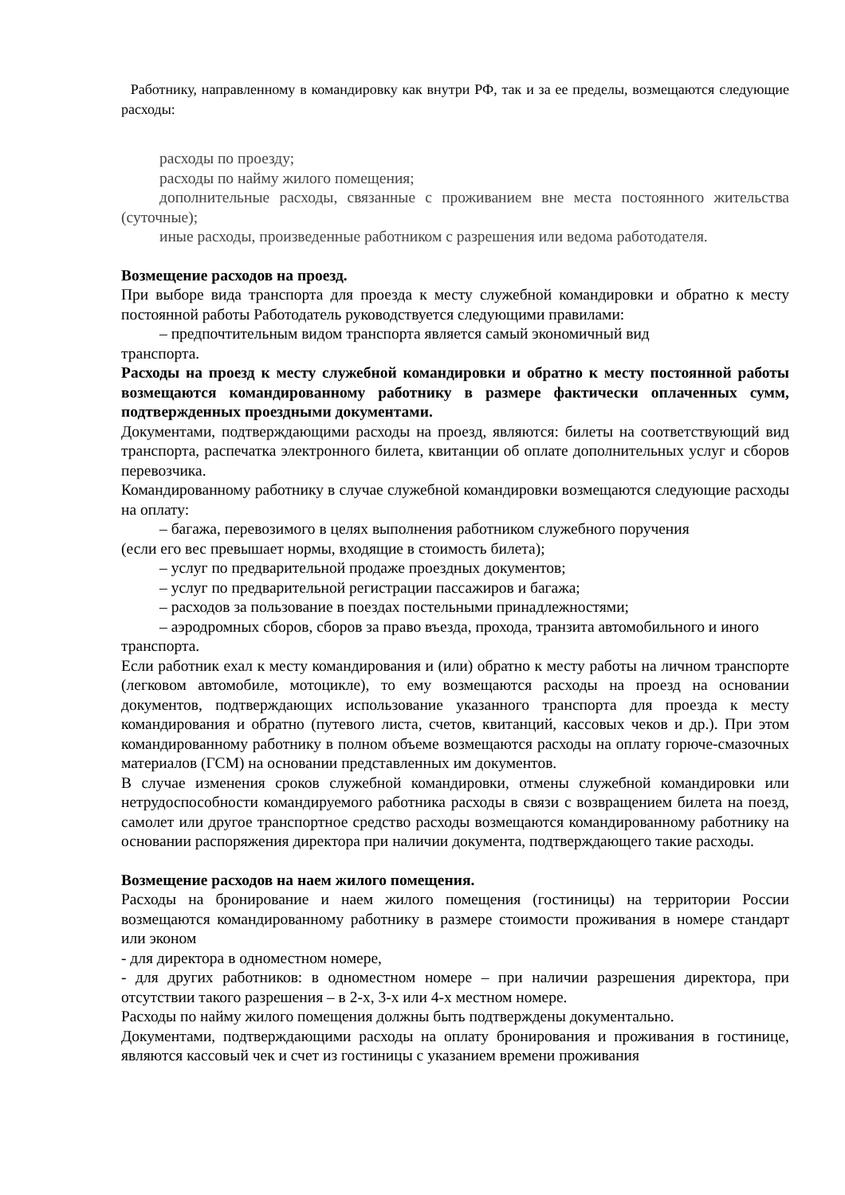Работнику, направленному в командировку как внутри РФ, так и за ее пределы, возмещаются следующие расходы:
расходы по проезду;
расходы по найму жилого помещения;
дополнительные расходы, связанные с проживанием вне места постоянного жительства (суточные);
иные расходы, произведенные работником с разрешения или ведома работодателя.
Возмещение расходов на проезд.
При выборе вида транспорта для проезда к месту служебной командировки и обратно к месту постоянной работы Работодатель руководствуется следующими правилами:
– предпочтительным видом транспорта является самый экономичный вид
транспорта.
Расходы на проезд к месту служебной командировки и обратно к месту постоянной работы возмещаются командированному работнику в размере фактически оплаченных сумм, подтвержденных проездными документами.
Документами, подтверждающими расходы на проезд, являются: билеты на соответствующий вид транспорта, распечатка электронного билета, квитанции об оплате дополнительных услуг и сборов перевозчика.
Командированному работнику в случае служебной командировки возмещаются следующие расходы на оплату:
– багажа, перевозимого в целях выполнения работником служебного поручения
(если его вес превышает нормы, входящие в стоимость билета);
– услуг по предварительной продаже проездных документов;
– услуг по предварительной регистрации пассажиров и багажа;
– расходов за пользование в поездах постельными принадлежностями;
– аэродромных сборов, сборов за право въезда, прохода, транзита автомобильного и иного транспорта.
Если работник ехал к месту командирования и (или) обратно к месту работы на личном транспорте (легковом автомобиле, мотоцикле), то ему возмещаются расходы на проезд на основании документов, подтверждающих использование указанного транспорта для проезда к месту командирования и обратно (путевого листа, счетов, квитанций, кассовых чеков и др.). При этом командированному работнику в полном объеме возмещаются расходы на оплату горюче-смазочных материалов (ГСМ) на основании представленных им документов.
В случае изменения сроков служебной командировки, отмены служебной командировки или нетрудоспособности командируемого работника расходы в связи с возвращением билета на поезд, самолет или другое транспортное средство расходы возмещаются командированному работнику на основании распоряжения директора при наличии документа, подтверждающего такие расходы.
Возмещение расходов на наем жилого помещения.
Расходы на бронирование и наем жилого помещения (гостиницы) на территории России возмещаются командированному работнику в размере стоимости проживания в номере стандарт или эконом
- для директора в одноместном номере,
- для других работников: в одноместном номере – при наличии разрешения директора, при отсутствии такого разрешения – в 2-х, 3-х или 4-х местном номере.
Расходы по найму жилого помещения должны быть подтверждены документально.
Документами, подтверждающими расходы на оплату бронирования и проживания в гостинице, являются кассовый чек и счет из гостиницы с указанием времени проживания